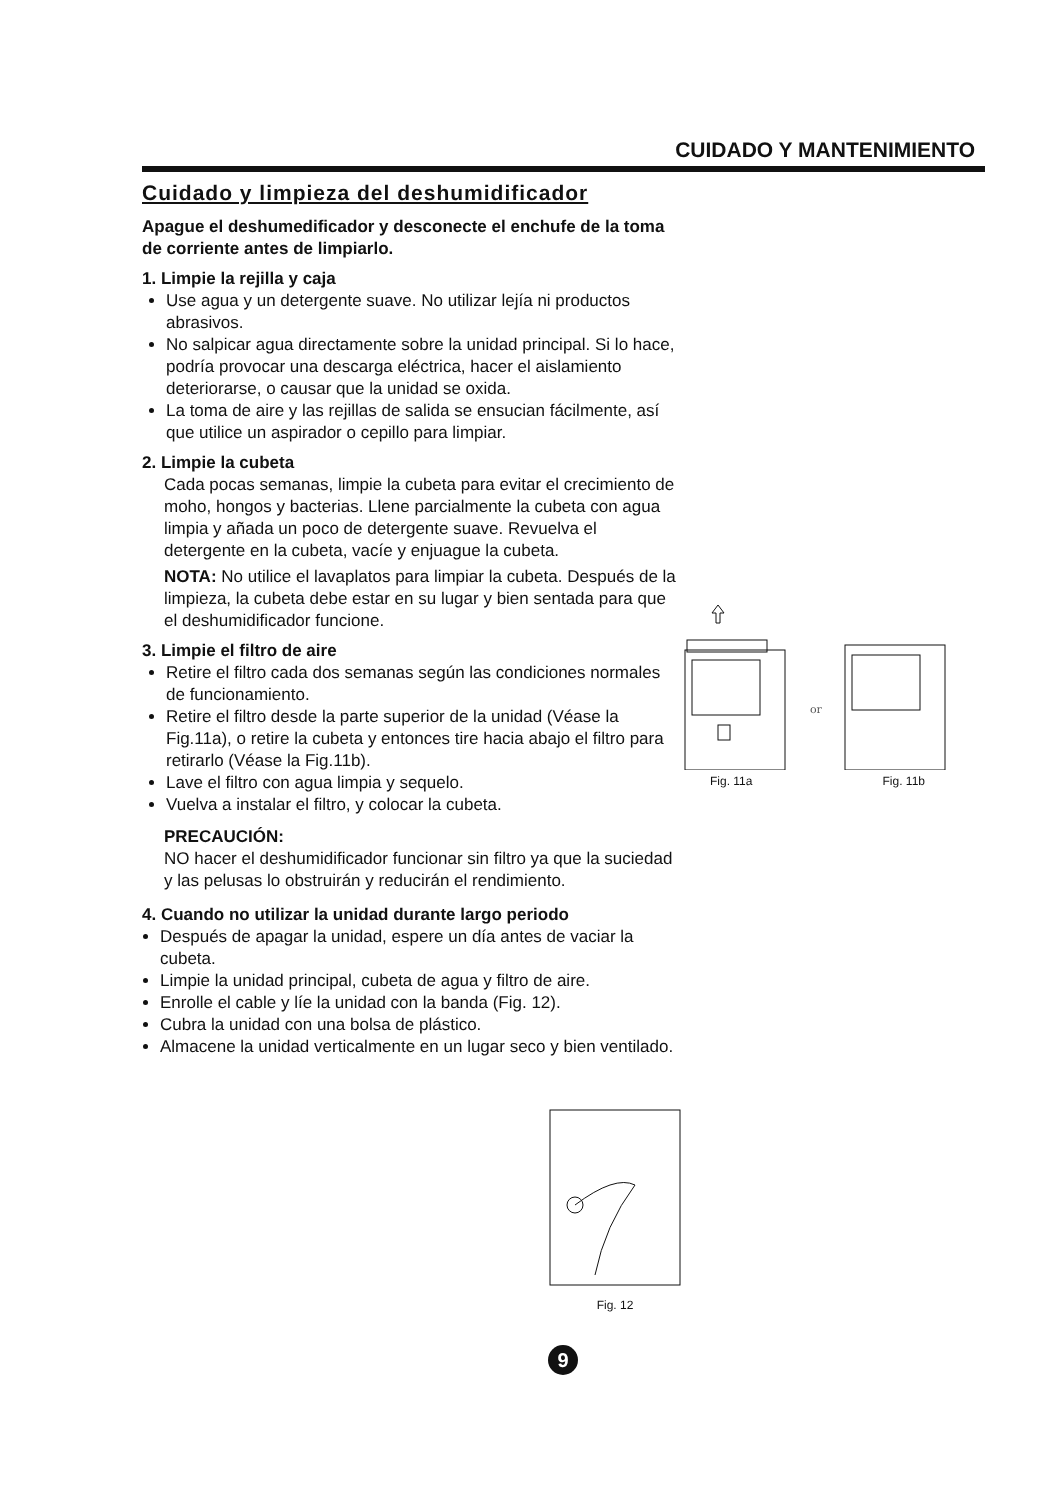CUIDADO Y MANTENIMIENTO
Cuidado y limpieza del deshumidificador
Apague el deshumedificador y desconecte el enchufe de la toma de corriente antes de limpiarlo.
1. Limpie la rejilla y caja
Use agua y un detergente suave. No utilizar lejía ni productos abrasivos.
No salpicar agua directamente sobre la unidad principal. Si lo hace, podría provocar una descarga eléctrica, hacer el aislamiento deteriorarse, o causar que la unidad se oxida.
La toma de aire y las rejillas de salida se ensucian fácilmente, así que utilice un aspirador o cepillo para limpiar.
2. Limpie la cubeta
Cada pocas semanas, limpie la cubeta para evitar el crecimiento de moho, hongos y bacterias. Llene parcialmente la cubeta con agua limpia y añada un poco de detergente suave. Revuelva el detergente en la cubeta, vacíe y enjuague la cubeta.
NOTA: No utilice el lavaplatos para limpiar la cubeta. Después de la limpieza, la cubeta debe estar en su lugar y bien sentada para que el deshumidificador funcione.
3. Limpie el filtro de aire
Retire el filtro cada dos semanas según las condiciones normales de funcionamiento.
Retire el filtro desde la parte superior de la unidad (Véase la Fig.11a), o retire la cubeta y entonces tire hacia abajo el filtro para retirarlo (Véase la Fig.11b).
Lave el filtro con agua limpia y sequelo.
Vuelva a instalar el filtro, y colocar la cubeta.
PRECAUCIÓN:
NO hacer el deshumidificador funcionar sin filtro ya que la suciedad y las pelusas lo obstruirán y reducirán el rendimiento.
4. Cuando no utilizar la unidad durante largo periodo
Después de apagar la unidad, espere un día antes de vaciar la cubeta.
Limpie la unidad principal, cubeta de agua y filtro de aire.
Enrolle el cable y líe la unidad con la banda (Fig. 12).
Cubra la unidad con una bolsa de plástico.
Almacene la unidad verticalmente en un lugar seco y bien ventilado.
or
Fig. 11a Fig. 11b
Fig. 12
9